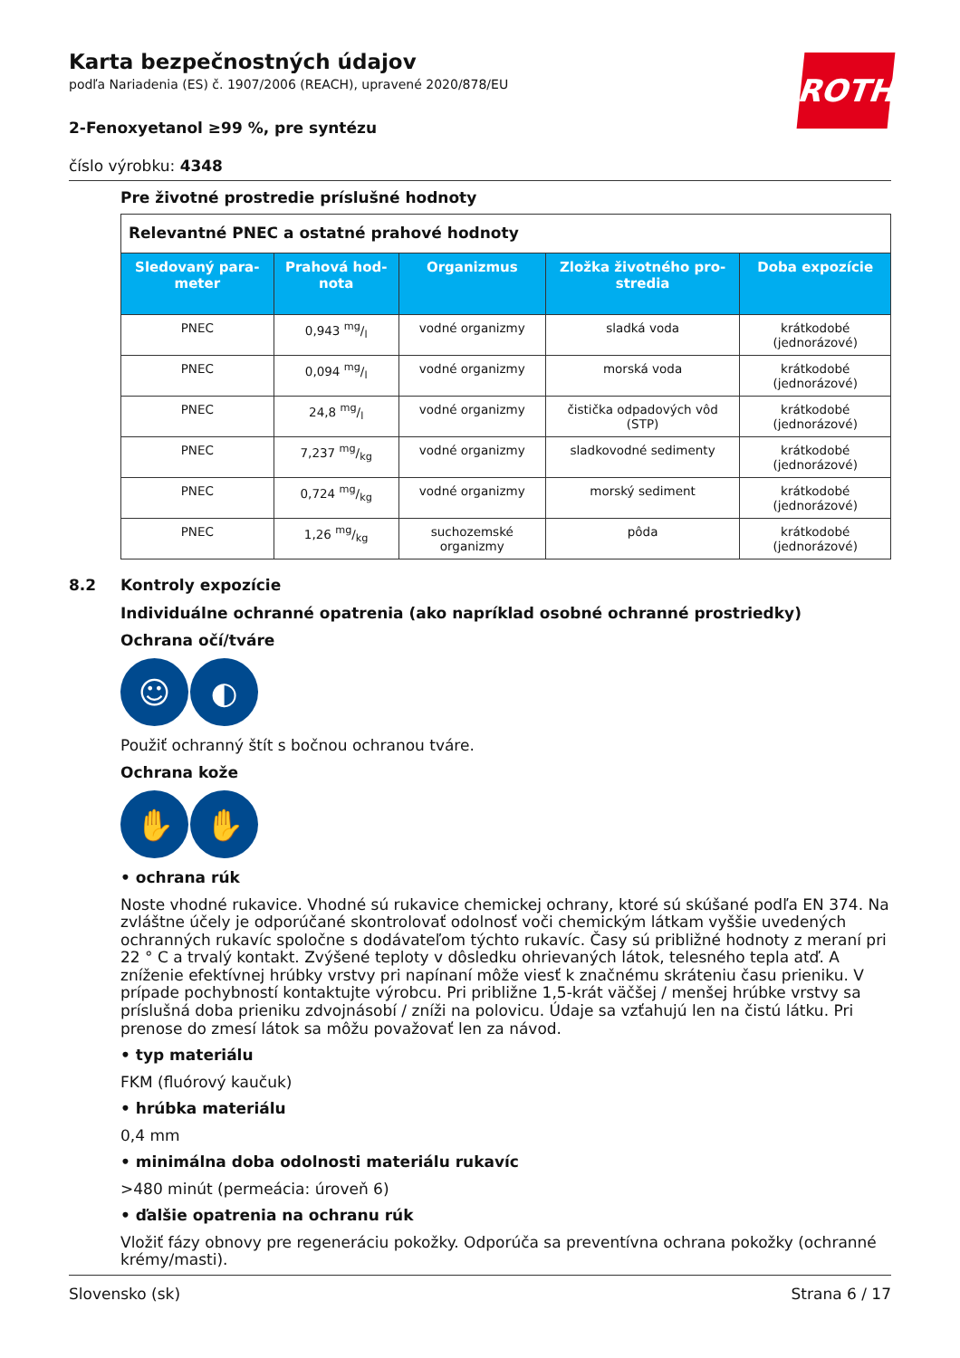ROTH
Karta bezpečnostných údajov
podľa Nariadenia (ES) č. 1907/2006 (REACH), upravené 2020/878/EU
2-Fenoxyetanol ≥99 %, pre syntézu
číslo výrobku: 4348
Pre životné prostredie príslušné hodnoty
| Relevantné PNEC a ostatné prahové hodnoty | | | | |
| Sledova­ný para­meter | Prahová hod­nota | Organizmus | Zložka životného pro­stredia | Doba expozície |
| PNEC | 0,943 mg/l | vodné organizmy | sladká voda | krátkodobé (jednorázové) |
| PNEC | 0,094 mg/l | vodné organizmy | morská voda | krátkodobé (jednorázové) |
| PNEC | 24,8 mg/l | vodné organizmy | čistička odpadových vôd (STP) | krátkodobé (jednorázové) |
| PNEC | 7,237 mg/kg | vodné organizmy | sladkovodné sedimenty | krátkodobé (jednorázové) |
| PNEC | 0,724 mg/kg | vodné organizmy | morský sediment | krátkodobé (jednorázové) |
| PNEC | 1,26 mg/kg | suchozemské organizmy | pôda | krátkodobé (jednorázové) |
8.2 Kontroly expozície
Individuálne ochranné opatrenia (ako napríklad osobné ochranné prostriedky)
Ochrana očí/tváre
☺ ◐
Použiť ochranný štít s bočnou ochranou tváre.
Ochrana kože
✋ ✋
• ochrana rúk
Noste vhodné rukavice. Vhodné sú rukavice chemickej ochrany, ktoré sú skúšané podľa EN 374. Na zvláštne účely je odporúčané skontrolovať odolnosť voči chemickým látkam vyššie uvedených ochran­ných rukavíc spoločne s dodávateľom týchto rukavíc. Časy sú približné hodnoty z meraní pri 22 ° C a trvalý kontakt. Zvýšené teploty v dôsledku ohrievaných látok, telesného tepla atď. A zníženie efektív­nej hrúbky vrstvy pri napínaní môže viesť k značnému skráteniu času prieniku. V prípade pochybností kontaktujte výrobcu. Pri približne 1,5-krát väčšej / menšej hrúbke vrstvy sa príslušná doba prieniku zdvojnásobí / zníži na polovicu. Údaje sa vzťahujú len na čistú látku. Pri prenose do zmesí látok sa mô­žu považovať len za návod.
• typ materiálu
FKM (fluórový kaučuk)
• hrúbka materiálu
0,4 mm
• minimálna doba odolnosti materiálu rukavíc
>480 minút (permeácia: úroveň 6)
• ďalšie opatrenia na ochranu rúk
Vložiť fázy obnovy pre regeneráciu pokožky. Odporúča sa preventívna ochrana pokožky (ochranné krémy/masti).
Slovensko (sk) Strana 6 / 17